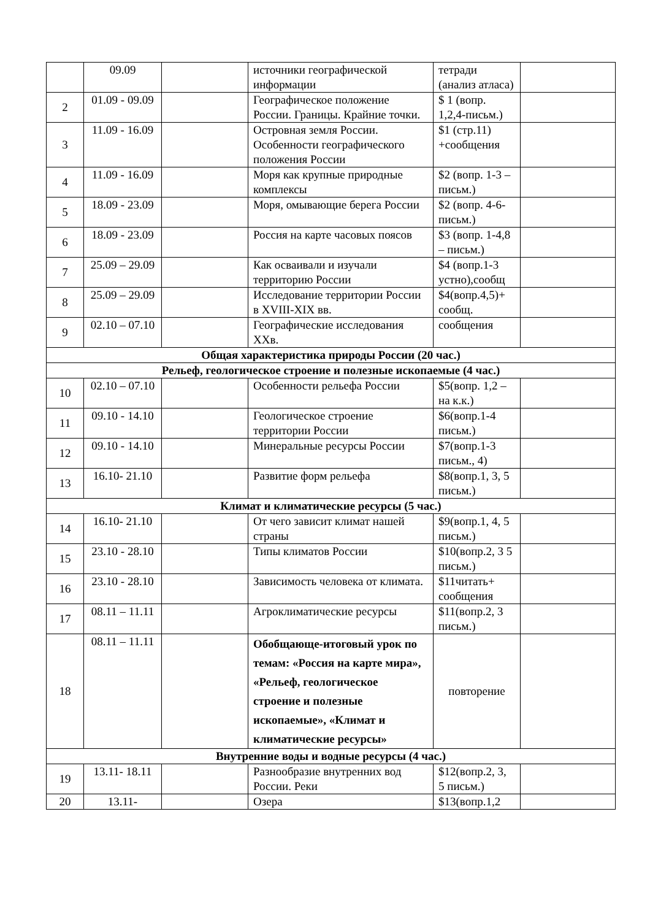| | 09.09 | | источники географической информации | тетради (анализ атласа) | |
| 2 | 01.09 - 09.09 | | Географическое положение России. Границы. Крайние точки. | $ 1 (вопр. 1,2,4-письм.) | |
| 3 | 11.09 - 16.09 | | Островная земля России. Особенности географического положения России | $1 (стр.11) +сообщения | |
| 4 | 11.09 - 16.09 | | Моря как крупные природные комплексы | $2 (вопр. 1-3 – письм.) | |
| 5 | 18.09 - 23.09 | | Моря, омывающие берега России | $2 (вопр. 4-6-письм.) | |
| 6 | 18.09 - 23.09 | | Россия на карте часовых поясов | $3 (вопр. 1-4,8 – письм.) | |
| 7 | 25.09 – 29.09 | | Как осваивали и изучали территорию России | $4 (вопр.1-3 устно),сообщ | |
| 8 | 25.09 – 29.09 | | Исследование территории России в XVIII-XIX вв. | $4(вопр.4,5)+ сообщ. | |
| 9 | 02.10 – 07.10 | | Географические исследования XXв. | сообщения | |
| Общая характеристика природы России (20 час.) | | | | | |
| Рельеф, геологическое строение и полезные ископаемые (4 час.) | | | | | |
| 10 | 02.10 – 07.10 | | Особенности рельефа России | $5(вопр. 1,2 – на к.к.) | |
| 11 | 09.10 - 14.10 | | Геологическое строение территории России | $6(вопр.1-4 письм.) | |
| 12 | 09.10 - 14.10 | | Минеральные ресурсы России | $7(вопр.1-3 письм., 4) | |
| 13 | 16.10- 21.10 | | Развитие форм рельефа | $8(вопр.1, 3, 5 письм.) | |
| Климат и климатические ресурсы (5 час.) | | | | | |
| 14 | 16.10- 21.10 | | От чего зависит климат нашей страны | $9(вопр.1, 4, 5 письм.) | |
| 15 | 23.10 - 28.10 | | Типы климатов России | $10(вопр.2, 3 5 письм.) | |
| 16 | 23.10 - 28.10 | | Зависимость человека от климата. | $11читать+ сообщения | |
| 17 | 08.11 – 11.11 | | Агроклиматические ресурсы | $11(вопр.2, 3 письм.) | |
| 18 | 08.11 – 11.11 | | Обобщающе-итоговый урок по темам: «Россия на карте мира», «Рельеф, геологическое строение и полезные ископаемые», «Климат и климатические ресурсы» | повторение | |
| Внутренние воды и водные ресурсы (4 час.) | | | | | |
| 19 | 13.11- 18.11 | | Разнообразие внутренних вод России. Реки | $12(вопр.2, 3, 5 письм.) | |
| 20 | 13.11- | | Озера | $13(вопр.1,2 | |